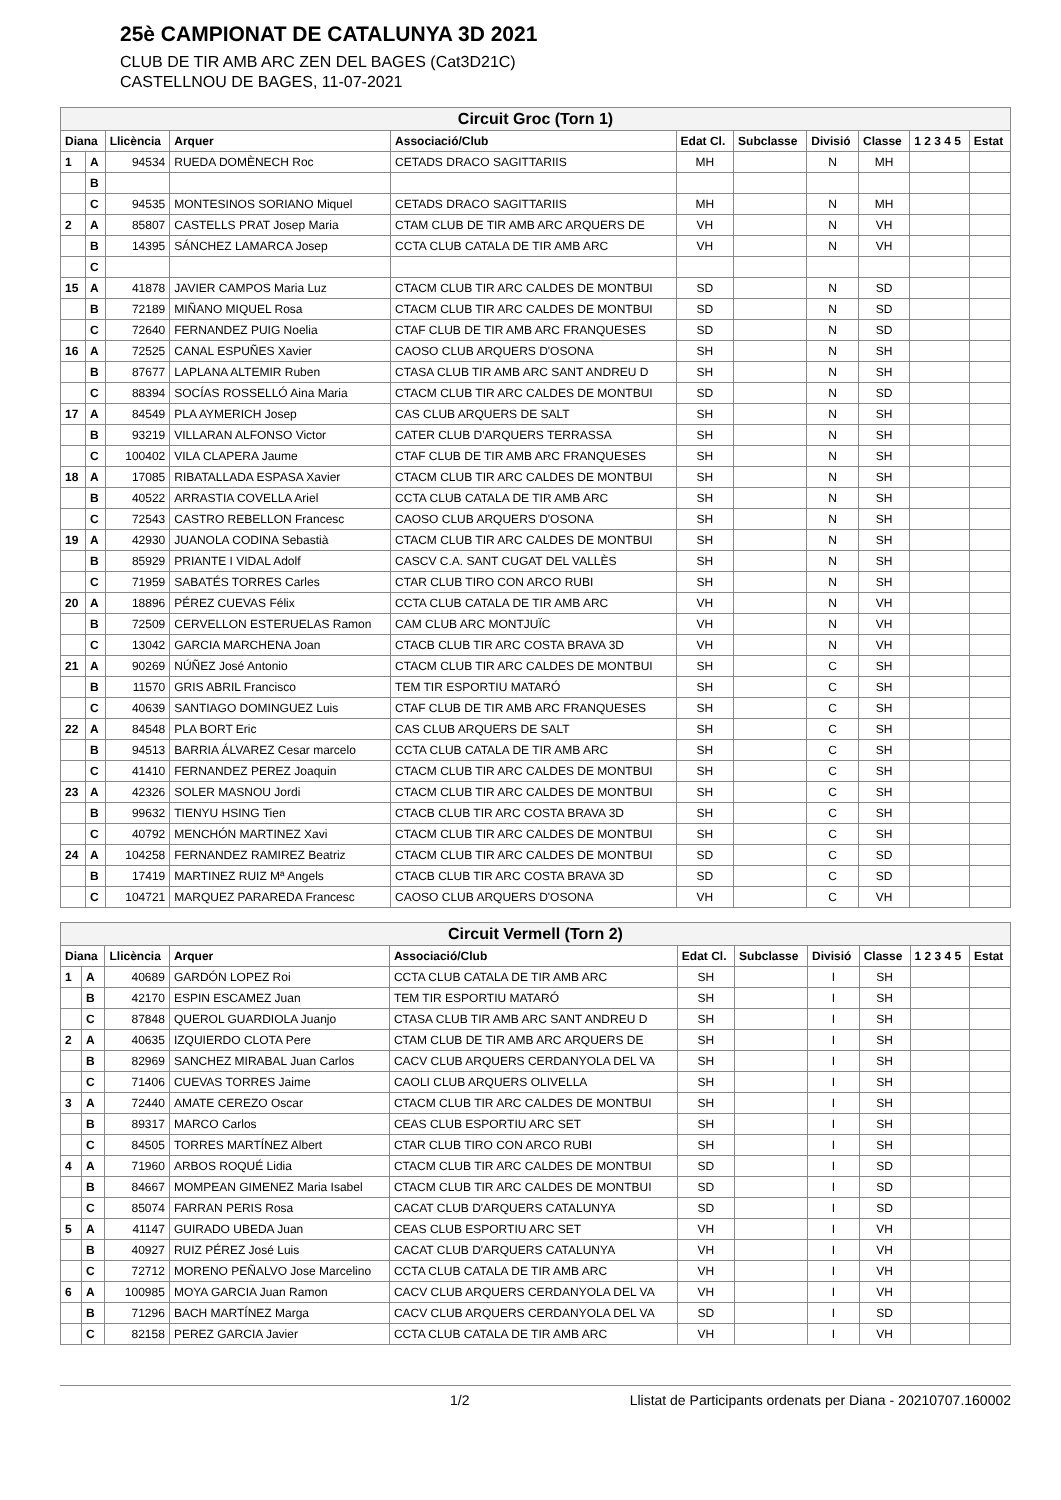25è CAMPIONAT DE CATALUNYA 3D 2021
CLUB DE TIR AMB ARC ZEN DEL BAGES (Cat3D21C)
CASTELLNOU DE BAGES, 11-07-2021
| Circuit Groc (Torn 1) | | | | | | | | | | |
| Diana | | Llicència | Arquer | Associació/Club | Edat Cl. | Subclasse | Divisió | Classe | 1 2 3 4 5 | Estat |
| 1 | A | 94534 | RUEDA DOMÈNECH Roc | CETADS DRACO SAGITTARIIS | MH | | N | MH | | |
| | B | | | | | | | | | |
| | C | 94535 | MONTESINOS SORIANO Miquel | CETADS DRACO SAGITTARIIS | MH | | N | MH | | |
| 2 | A | 85807 | CASTELLS PRAT Josep Maria | CTAM CLUB DE TIR AMB ARC ARQUERS DE | VH | | N | VH | | |
| | B | 14395 | SÁNCHEZ LAMARCA Josep | CCTA CLUB CATALA DE TIR AMB ARC | VH | | N | VH | | |
| | C | | | | | | | | | |
| 15 | A | 41878 | JAVIER CAMPOS Maria Luz | CTACM CLUB TIR ARC CALDES DE MONTBUI | SD | | N | SD | | |
| | B | 72189 | MIÑANO MIQUEL Rosa | CTACM CLUB TIR ARC CALDES DE MONTBUI | SD | | N | SD | | |
| | C | 72640 | FERNANDEZ PUIG Noelia | CTAF CLUB DE TIR AMB ARC FRANQUESES | SD | | N | SD | | |
| 16 | A | 72525 | CANAL ESPUÑES Xavier | CAOSO CLUB ARQUERS D'OSONA | SH | | N | SH | | |
| | B | 87677 | LAPLANA ALTEMIR Ruben | CTASA CLUB TIR AMB ARC SANT ANDREU D | SH | | N | SH | | |
| | C | 88394 | SOCÍAS ROSSELLÓ Aina Maria | CTACM CLUB TIR ARC CALDES DE MONTBUI | SD | | N | SD | | |
| 17 | A | 84549 | PLA AYMERICH Josep | CAS CLUB ARQUERS DE SALT | SH | | N | SH | | |
| | B | 93219 | VILLARAN ALFONSO Victor | CATER CLUB D'ARQUERS TERRASSA | SH | | N | SH | | |
| | C | 100402 | VILA CLAPERA Jaume | CTAF CLUB DE TIR AMB ARC FRANQUESES | SH | | N | SH | | |
| 18 | A | 17085 | RIBATALLADA ESPASA Xavier | CTACM CLUB TIR ARC CALDES DE MONTBUI | SH | | N | SH | | |
| | B | 40522 | ARRASTIA COVELLA Ariel | CCTA CLUB CATALA DE TIR AMB ARC | SH | | N | SH | | |
| | C | 72543 | CASTRO REBELLON Francesc | CAOSO CLUB ARQUERS D'OSONA | SH | | N | SH | | |
| 19 | A | 42930 | JUANOLA CODINA Sebastià | CTACM CLUB TIR ARC CALDES DE MONTBUI | SH | | N | SH | | |
| | B | 85929 | PRIANTE I VIDAL Adolf | CASCV C.A. SANT CUGAT DEL VALLÈS | SH | | N | SH | | |
| | C | 71959 | SABATÉS TORRES Carles | CTAR CLUB TIRO CON ARCO RUBI | SH | | N | SH | | |
| 20 | A | 18896 | PÉREZ CUEVAS Félix | CCTA CLUB CATALA DE TIR AMB ARC | VH | | N | VH | | |
| | B | 72509 | CERVELLON ESTERUELAS Ramon | CAM CLUB ARC MONTJUÏC | VH | | N | VH | | |
| | C | 13042 | GARCIA MARCHENA Joan | CTACB CLUB TIR ARC COSTA BRAVA 3D | VH | | N | VH | | |
| 21 | A | 90269 | NÚÑEZ José Antonio | CTACM CLUB TIR ARC CALDES DE MONTBUI | SH | | C | SH | | |
| | B | 11570 | GRIS ABRIL Francisco | TEM TIR ESPORTIU MATARÓ | SH | | C | SH | | |
| | C | 40639 | SANTIAGO DOMINGUEZ Luis | CTAF CLUB DE TIR AMB ARC FRANQUESES | SH | | C | SH | | |
| 22 | A | 84548 | PLA BORT Eric | CAS CLUB ARQUERS DE SALT | SH | | C | SH | | |
| | B | 94513 | BARRIA ÁLVAREZ Cesar marcelo | CCTA CLUB CATALA DE TIR AMB ARC | SH | | C | SH | | |
| | C | 41410 | FERNANDEZ PEREZ Joaquin | CTACM CLUB TIR ARC CALDES DE MONTBUI | SH | | C | SH | | |
| 23 | A | 42326 | SOLER MASNOU Jordi | CTACM CLUB TIR ARC CALDES DE MONTBUI | SH | | C | SH | | |
| | B | 99632 | TIENYU HSING Tien | CTACB CLUB TIR ARC COSTA BRAVA 3D | SH | | C | SH | | |
| | C | 40792 | MENCHÓN MARTINEZ Xavi | CTACM CLUB TIR ARC CALDES DE MONTBUI | SH | | C | SH | | |
| 24 | A | 104258 | FERNANDEZ RAMIREZ Beatriz | CTACM CLUB TIR ARC CALDES DE MONTBUI | SD | | C | SD | | |
| | B | 17419 | MARTINEZ RUIZ Mª Angels | CTACB CLUB TIR ARC COSTA BRAVA 3D | SD | | C | SD | | |
| | C | 104721 | MARQUEZ PARAREDA Francesc | CAOSO CLUB ARQUERS D'OSONA | VH | | C | VH | | |
| Circuit Vermell (Torn 2) | | | | | | | | | | |
| Diana | | Llicència | Arquer | Associació/Club | Edat Cl. | Subclasse | Divisió | Classe | 1 2 3 4 5 | Estat |
| 1 | A | 40689 | GARDÓN LOPEZ Roi | CCTA CLUB CATALA DE TIR AMB ARC | SH | | I | SH | | |
| | B | 42170 | ESPIN ESCAMEZ Juan | TEM TIR ESPORTIU MATARÓ | SH | | I | SH | | |
| | C | 87848 | QUEROL GUARDIOLA Juanjo | CTASA CLUB TIR AMB ARC SANT ANDREU D | SH | | I | SH | | |
| 2 | A | 40635 | IZQUIERDO CLOTA Pere | CTAM CLUB DE TIR AMB ARC ARQUERS DE | SH | | I | SH | | |
| | B | 82969 | SANCHEZ MIRABAL Juan Carlos | CACV CLUB ARQUERS CERDANYOLA DEL VA | SH | | I | SH | | |
| | C | 71406 | CUEVAS TORRES Jaime | CAOLI CLUB ARQUERS OLIVELLA | SH | | I | SH | | |
| 3 | A | 72440 | AMATE CEREZO Oscar | CTACM CLUB TIR ARC CALDES DE MONTBUI | SH | | I | SH | | |
| | B | 89317 | MARCO Carlos | CEAS CLUB ESPORTIU ARC SET | SH | | I | SH | | |
| | C | 84505 | TORRES MARTÍNEZ Albert | CTAR CLUB TIRO CON ARCO RUBI | SH | | I | SH | | |
| 4 | A | 71960 | ARBOS ROQUÉ Lidia | CTACM CLUB TIR ARC CALDES DE MONTBUI | SD | | I | SD | | |
| | B | 84667 | MOMPEAN GIMENEZ Maria Isabel | CTACM CLUB TIR ARC CALDES DE MONTBUI | SD | | I | SD | | |
| | C | 85074 | FARRAN PERIS Rosa | CACAT CLUB D'ARQUERS CATALUNYA | SD | | I | SD | | |
| 5 | A | 41147 | GUIRADO UBEDA Juan | CEAS CLUB ESPORTIU ARC SET | VH | | I | VH | | |
| | B | 40927 | RUIZ PÉREZ José Luis | CACAT CLUB D'ARQUERS CATALUNYA | VH | | I | VH | | |
| | C | 72712 | MORENO PEÑALVO Jose Marcelino | CCTA CLUB CATALA DE TIR AMB ARC | VH | | I | VH | | |
| 6 | A | 100985 | MOYA GARCIA Juan Ramon | CACV CLUB ARQUERS CERDANYOLA DEL VA | VH | | I | VH | | |
| | B | 71296 | BACH MARTÍNEZ Marga | CACV CLUB ARQUERS CERDANYOLA DEL VA | SD | | I | SD | | |
| | C | 82158 | PEREZ GARCIA Javier | CCTA CLUB CATALA DE TIR AMB ARC | VH | | I | VH | | |
1/2 Llistat de Participants ordenats per Diana - 20210707.160002